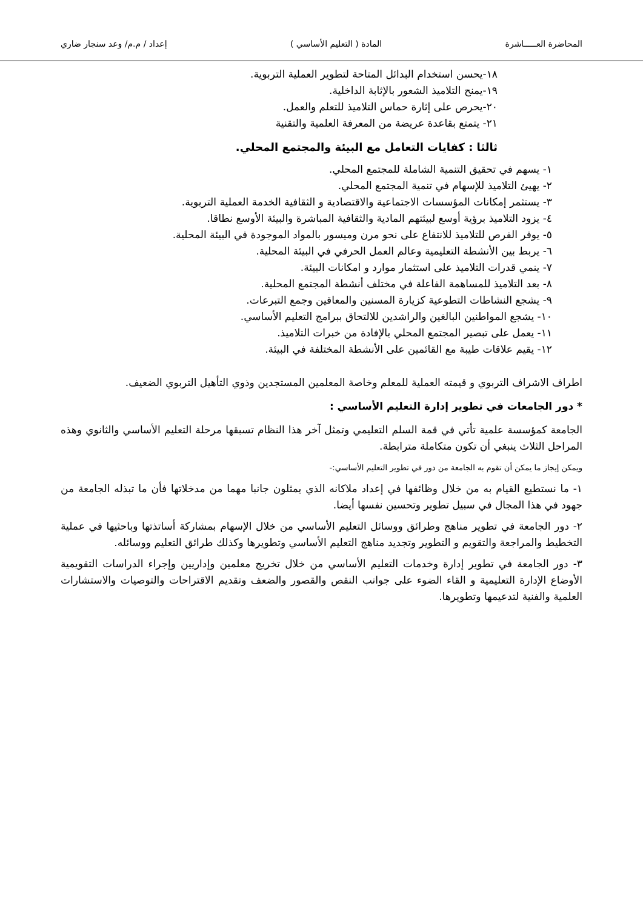المحاضرة العـــــاشرة المادة ( التعليم الأساسي ) إعداد / م.م/ وعد سنجار ضاري
١٨-يحسن استخدام البدائل المتاحة لتطوير العملية التربوية.
١٩-يمنح التلاميذ الشعور بالإثابة الداخلية.
٢٠-يحرص على إثارة حماس التلاميذ للتعلم والعمل.
٢١- يتمتع بقاعدة عريضة من المعرفة العلمية والتقنية
ثالثا : كفايات التعامل مع البيئة والمجتمع المحلي.
١- يسهم في تحقيق التنمية الشاملة للمجتمع المحلي.
٢- يهيئ التلاميذ للإسهام في تنمية المجتمع المحلي.
٣- يستثمر إمكانات المؤسسات الاجتماعية والاقتصادية و الثقافية الخدمة العملية التربوية.
٤- يزود التلاميذ برؤية أوسع لبيئتهم المادية والثقافية المباشرة والبيئة الأوسع نطاقا.
٥- يوفر الفرص للتلاميذ للانتفاع على نحو مرن وميسور بالمواد الموجودة في البيئة المحلية.
٦- يربط بين الأنشطة التعليمية وعالم العمل الحرفي في البيئة المحلية.
٧- ينمي قدرات التلاميذ على استثمار موارد و امكانات البيئة.
٨- بعد التلاميذ للمساهمة الفاعلة في مختلف أنشطة المجتمع المحلية.
٩- يشجع النشاطات التطوعية كزيارة المسنين والمعاقين وجمع التبرعات.
١٠- يشجع المواطنين البالغين والراشدين للالتحاق ببرامج التعليم الأساسي.
١١- يعمل على تبصير المجتمع المحلي بالإفادة من خبرات التلاميذ.
١٢- يقيم علاقات طيبة مع القائمين على الأنشطة المختلفة في البيئة.
اطراف الاشراف التربوي و قيمته العملية للمعلم وخاصة المعلمين المستجدين وذوي التأهيل التربوي الضعيف.
* دور الجامعات في تطوير إدارة التعليم الأساسي :
الجامعة كمؤسسة علمية تأتي في قمة السلم التعليمي وتمثل آخر هذا النظام تسبقها مرحلة التعليم الأساسي والثانوي وهذه المراحل الثلاث ينبغي أن تكون متكاملة مترابطة.
ويمكن إيجاز ما يمكن أن تقوم به الجامعة من دور في تطوير التعليم الأساسي:-
١- ما نستطيع القيام به من خلال وظائفها في إعداد ملاكانه الذي يمثلون جانبا مهما من مدخلاتها فأن ما تبذله الجامعة من جهود في هذا المجال في سبيل تطوير وتحسين نفسها أيضا.
٢- دور الجامعة في تطوير مناهج وطرائق ووسائل التعليم الأساسي من خلال الإسهام بمشاركة أساتذتها وباحثيها في عملية التخطيط والمراجعة والتقويم و التطوير وتجديد مناهج التعليم الأساسي وتطويرها وكذلك طرائق التعليم ووسائله.
٣- دور الجامعة في تطوير إدارة وخدمات التعليم الأساسي من خلال تخريج معلمين وإداريين وإجراء الدراسات التقويمية الأوضاع الإدارة التعليمية و القاء الضوء على جوانب النقص والقصور والضعف وتقديم الاقتراحات والتوصيات والاستشارات العلمية والفنية لتدعيمها وتطويرها.